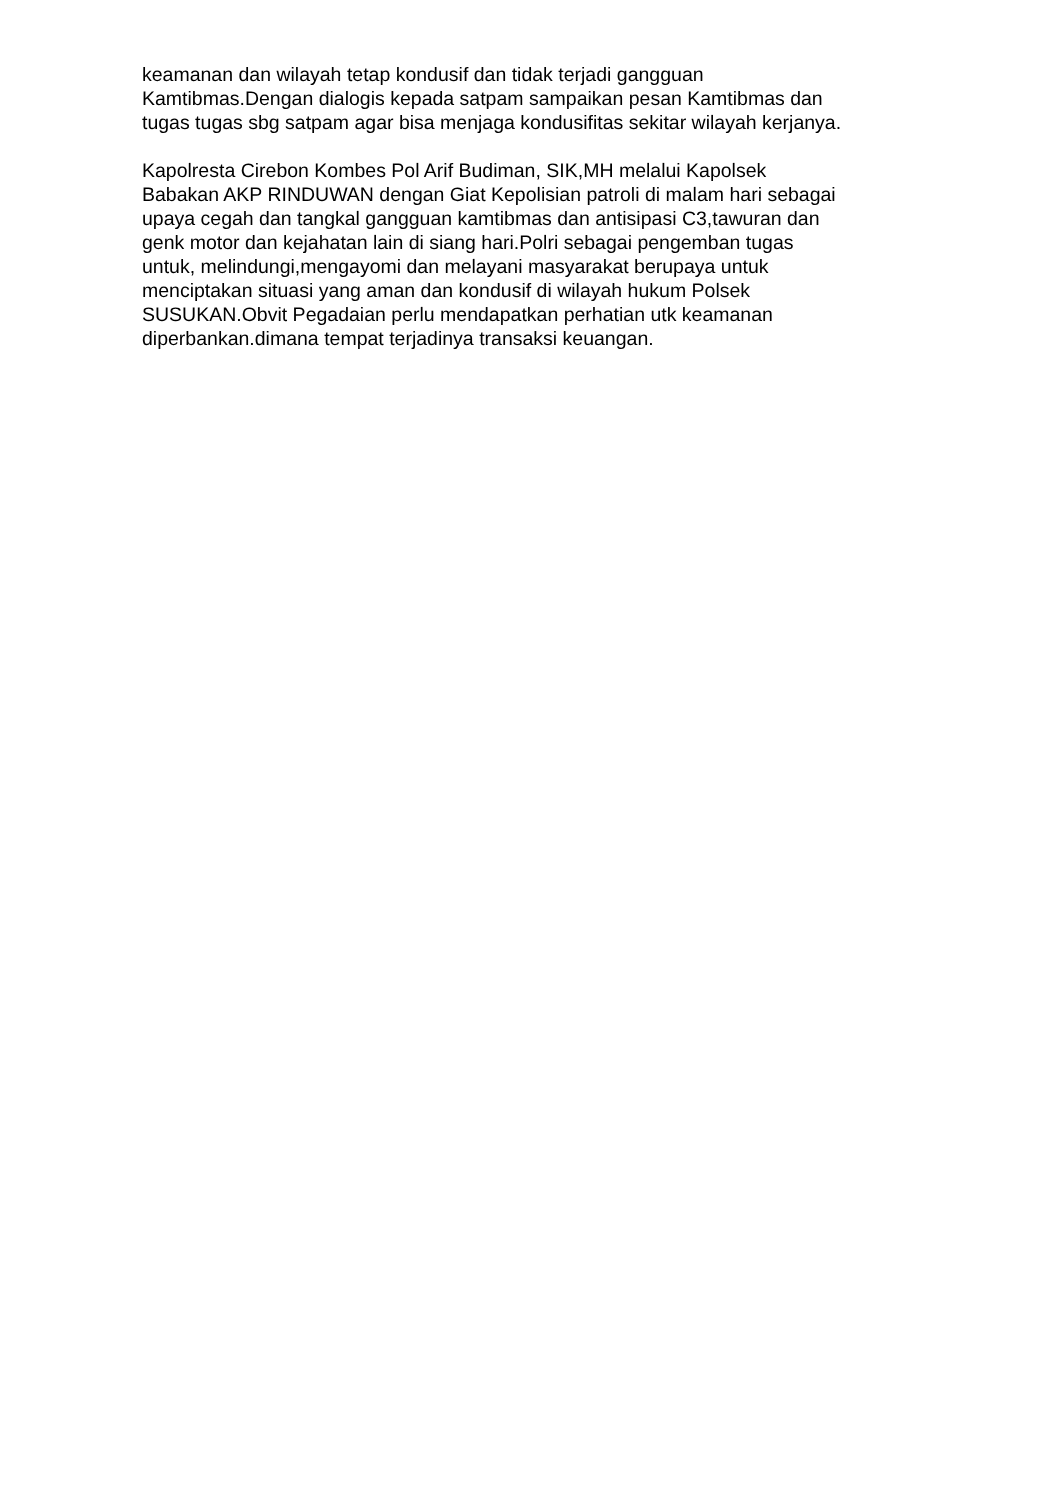keamanan dan wilayah tetap kondusif dan tidak terjadi gangguan
Kamtibmas.Dengan dialogis kepada satpam sampaikan pesan Kamtibmas dan
tugas tugas sbg satpam agar bisa menjaga kondusifitas sekitar wilayah kerjanya.
Kapolresta Cirebon Kombes Pol Arif Budiman, SIK,MH melalui Kapolsek
Babakan AKP RINDUWAN dengan Giat Kepolisian patroli di malam hari sebagai
upaya cegah dan tangkal gangguan kamtibmas dan antisipasi C3,tawuran dan
genk motor dan kejahatan lain di siang hari.Polri sebagai pengemban tugas
untuk, melindungi,mengayomi dan melayani masyarakat berupaya untuk
menciptakan situasi yang aman dan kondusif di wilayah hukum Polsek
SUSUKAN.Obvit Pegadaian perlu mendapatkan perhatian utk keamanan
diperbankan.dimana tempat terjadinya transaksi keuangan.